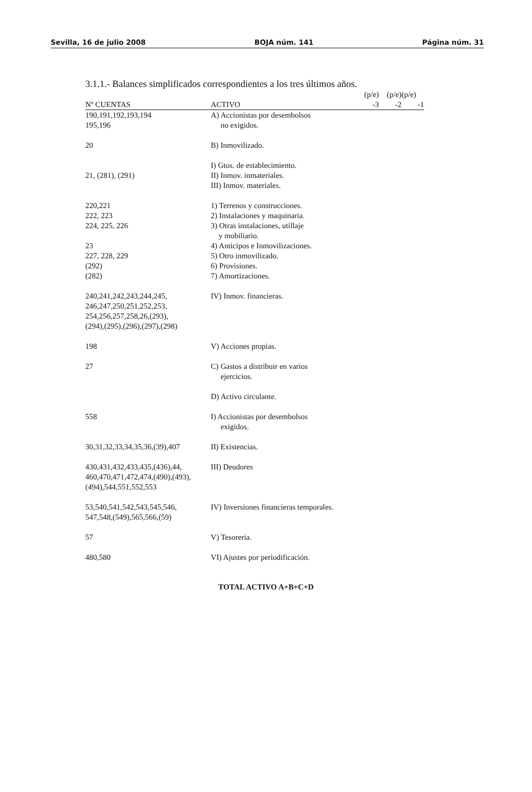Sevilla, 16 de julio 2008 BOJA núm. 141 Página núm. 31
3.1.1.- Balances simplificados correspondientes a los tres últimos años.
| | | (p/e) | (p/e) | (p/e) |
| --- | --- | --- | --- | --- |
| Nº CUENTAS | ACTIVO | -3 | -2 | -1 |
| 190,191,192,193,194 195,196 | A) Accionistas por desembolsos no exigidos. | | | |
| 20 | B) Inmovilizado. | | | |
| 21, (281), (291) | I) Gtos. de establecimiento. II) Inmov. inmateriales. III) Inmov. materiales. | | | |
| 220,221 | 1) Terrenos y construcciones. | | | |
| 222, 223 | 2) Instalaciones y maquinaria. | | | |
| 224, 225, 226 | 3) Otras instalaciones, utillaje y mobiliario. | | | |
| 23 | 4) Anticipos e Inmovilizaciones. | | | |
| 227, 228, 229 | 5) Otro inmovilizado. | | | |
| (292) | 6) Provisiones. | | | |
| (282) | 7) Amortizaciones. | | | |
| 240,241,242,243,244,245, 246,247,250,251,252,253, 254,256,257,258,26,(293), (294),(295),(296),(297),(298) | IV) Inmov. financieras. | | | |
| 198 | V) Acciones propias. | | | |
| 27 | C) Gastos a distribuir en varios ejercicios. | | | |
| | D) Activo circulante. | | | |
| 558 | I) Accionistas por desembolsos exigidos. | | | |
| 30,31,32,33,34,35,36,(39),407 | II) Existencias. | | | |
| 430,431,432,433,435,(436),44, 460,470,471,472,474,(490),(493), (494),544,551,552,553 | III) Deudores | | | |
| 53,540,541,542,543,545,546, 547,548,(549),565,566,(59) | IV) Inversiones financieras temporales. | | | |
| 57 | V) Tesorería. | | | |
| 480,580 | VI) Ajustes por periodificación. | | | |
TOTAL ACTIVO A+B+C+D